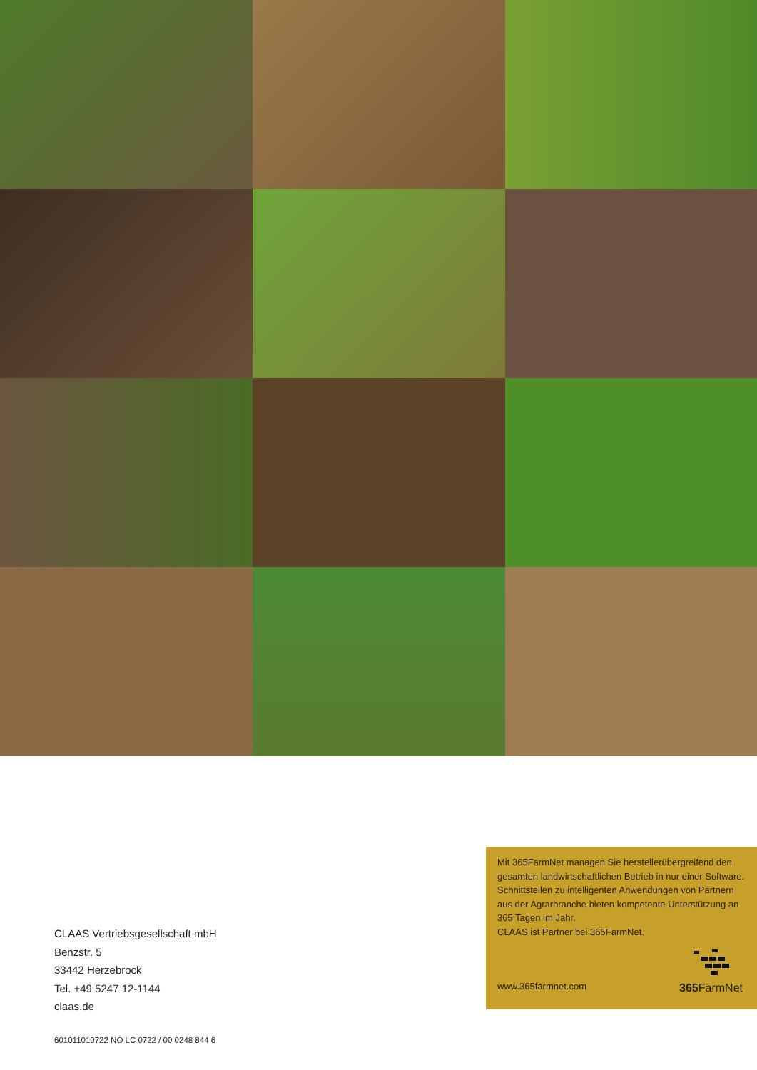CLAAS Vertriebsgesellschaft mbH
Benzstr. 5
33442 Herzebrock
Tel. +49 5247 12-1144
claas.de
601011010722 NO LC 0722 / 00 0248 844 6
Mit 365FarmNet managen Sie herstellerübergreifend den gesamten landwirtschaftlichen Betrieb in nur einer Software. Schnittstellen zu intelligenten Anwendungen von Partnern aus der Agrarbranche bieten kompetente Unterstützung an 365 Tagen im Jahr.
CLAAS ist Partner bei 365FarmNet.
www.365farmnet.com
365 FarmNet